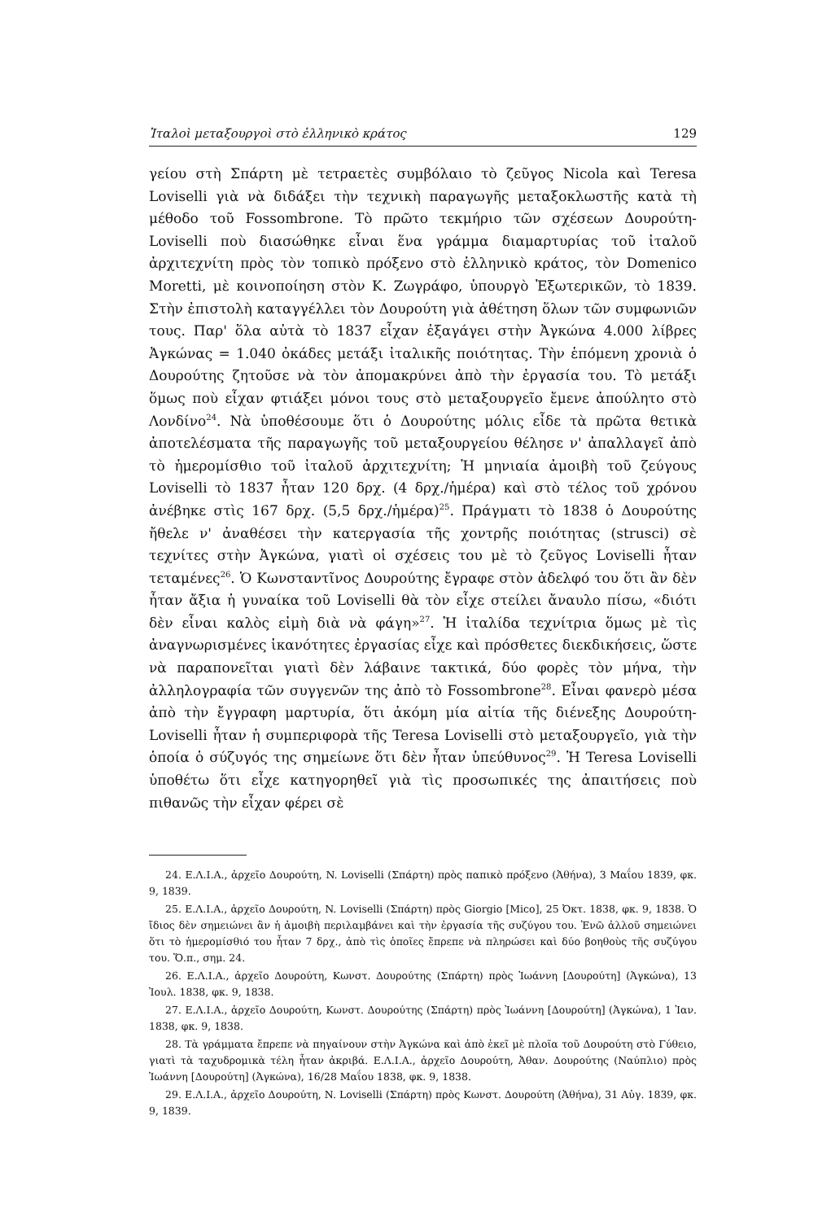Ἰταλοὶ μεταξουργοὶ στὸ ἑλληνικὸ κράτος 129
γείου στὴ Σπάρτη μὲ τετραετὲς συμβόλαιο τὸ ζεῦγος Nicola καὶ Teresa Loviselli γιὰ νὰ διδάξει τὴν τεχνικὴ παραγωγῆς μεταξοκλωστῆς κατὰ τὴ μέθοδο τοῦ Fossombrone. Τὸ πρῶτο τεκμήριο τῶν σχέσεων Δουρούτη-Loviselli ποὺ διασώθηκε εἶναι ἕνα γράμμα διαμαρτυρίας τοῦ ἰταλοῦ ἀρχιτεχνίτη πρὸς τὸν τοπικὸ πρόξενο στὸ ἑλληνικὸ κράτος, τὸν Domenico Moretti, μὲ κοινοποίηση στὸν Κ. Ζωγράφο, ὑπουργὸ Ἐξωτερικῶν, τὸ 1839. Στὴν ἐπιστολὴ καταγγέλλει τὸν Δουρούτη γιὰ ἀθέτηση ὅλων τῶν συμφωνιῶν τους. Παρ' ὅλα αὐτὰ τὸ 1837 εἶχαν ἐξαγάγει στὴν Ἀγκώνα 4.000 λίβρες Ἀγκώνας = 1.040 ὀκάδες μετάξι ἰταλικῆς ποιότητας. Τὴν ἑπόμενη χρονιὰ ὁ Δουρούτης ζητοῦσε νὰ τὸν ἀπομακρύνει ἀπὸ τὴν ἐργασία του. Τὸ μετάξι ὅμως ποὺ εἶχαν φτιάξει μόνοι τους στὸ μεταξουργεῖο ἔμενε ἀπούλητο στὸ Λονδίνο<sup>24</sup>. Νὰ ὑποθέσουμε ὅτι ὁ Δουρούτης μόλις εἶδε τὰ πρῶτα θετικὰ ἀποτελέσματα τῆς παραγωγῆς τοῦ μεταξουργείου θέλησε ν' ἀπαλλαγεῖ ἀπὸ τὸ ἡμερομίσθιο τοῦ ἰταλοῦ ἀρχιτεχνίτη; Ἡ μηνιαία ἀμοιβὴ τοῦ ζεύγους Loviselli τὸ 1837 ἦταν 120 δρχ. (4 δρχ./ἡμέρα) καὶ στὸ τέλος τοῦ χρόνου ἀνέβηκε στὶς 167 δρχ. (5,5 δρχ./ἡμέρα)<sup>25</sup>. Πράγματι τὸ 1838 ὁ Δουρούτης ἤθελε ν' ἀναθέσει τὴν κατεργασία τῆς χοντρῆς ποιότητας (strusci) σὲ τεχνίτες στὴν Ἀγκώνα, γιατὶ οἱ σχέσεις του μὲ τὸ ζεῦγος Loviselli ἦταν τεταμένες<sup>26</sup>. Ὁ Κωνσταντῖνος Δουρούτης ἔγραφε στὸν ἀδελφό του ὅτι ἂν δὲν ἦταν ἄξια ἡ γυναίκα τοῦ Loviselli θὰ τὸν εἶχε στείλει ἄναυλο πίσω, «διότι δὲν εἶναι καλὸς εἰμὴ διὰ νὰ φάγη»<sup>27</sup>. Ἡ ἰταλίδα τεχνίτρια ὅμως μὲ τὶς ἀναγνωρισμένες ἱκανότητες ἐργασίας εἶχε καὶ πρόσθετες διεκδικήσεις, ὥστε νὰ παραπονεῖται γιατὶ δὲν λάβαινε τακτικά, δύο φορὲς τὸν μήνα, τὴν ἀλληλογραφία τῶν συγγενῶν της ἀπὸ τὸ Fossombrone<sup>28</sup>. Εἶναι φανερὸ μέσα ἀπὸ τὴν ἔγγραφη μαρτυρία, ὅτι ἀκόμη μία αἰτία τῆς διένεξης Δουρούτη-Loviselli ἦταν ἡ συμπεριφορὰ τῆς Teresa Loviselli στὸ μεταξουργεῖο, γιὰ τὴν ὁποία ὁ σύζυγός της σημείωνε ὅτι δὲν ἦταν ὑπεύθυνος<sup>29</sup>. Ἡ Teresa Loviselli ὑποθέτω ὅτι εἶχε κατηγορηθεῖ γιὰ τὶς προσωπικές της ἀπαιτήσεις ποὺ πιθανῶς τὴν εἶχαν φέρει σὲ
24. Ε.Λ.Ι.Α., ἀρχεῖο Δουρούτη, N. Loviselli (Σπάρτη) πρὸς παπικὸ πρόξενο (Ἀθήνα), 3 Μαΐου 1839, φκ. 9, 1839.
25. Ε.Λ.Ι.Α., ἀρχεῖο Δουρούτη, N. Loviselli (Σπάρτη) πρὸς Giorgio [Mico], 25 Ὀκτ. 1838, φκ. 9, 1838. Ὁ ἴδιος δὲν σημειώνει ἂν ἡ ἀμοιβὴ περιλαμβάνει καὶ τὴν ἐργασία τῆς συζύγου του. Ἐνῶ ἀλλοῦ σημειώνει ὅτι τὸ ἡμερομίσθιό του ἦταν 7 δρχ., ἀπὸ τὶς ὁποῖες ἔπρεπε νὰ πληρώσει καὶ δύο βοηθοὺς τῆς συζύγου του. Ὅ.π., σημ. 24.
26. Ε.Λ.Ι.Α., ἀρχεῖο Δουρούτη, Κωνστ. Δουρούτης (Σπάρτη) πρὸς Ἰωάννη [Δουρούτη] (Ἀγκώνα), 13 Ἰουλ. 1838, φκ. 9, 1838.
27. Ε.Λ.Ι.Α., ἀρχεῖο Δουρούτη, Κωνστ. Δουρούτης (Σπάρτη) πρὸς Ἰωάννη [Δουρούτη] (Ἀγκώνα), 1 Ἰαν. 1838, φκ. 9, 1838.
28. Τὰ γράμματα ἔπρεπε νὰ πηγαίνουν στὴν Ἀγκώνα καὶ ἀπὸ ἐκεῖ μὲ πλοῖα τοῦ Δουρούτη στὸ Γύθειο, γιατὶ τὰ ταχυδρομικὰ τέλη ἦταν ἀκριβά. Ε.Λ.Ι.Α., ἀρχεῖο Δουρούτη, Ἀθαν. Δουρούτης (Ναύπλιο) πρὸς Ἰωάννη [Δουρούτη] (Ἀγκώνα), 16/28 Μαΐου 1838, φκ. 9, 1838.
29. Ε.Λ.Ι.Α., ἀρχεῖο Δουρούτη, N. Loviselli (Σπάρτη) πρὸς Κωνστ. Δουρούτη (Ἀθήνα), 31 Αὐγ. 1839, φκ. 9, 1839.